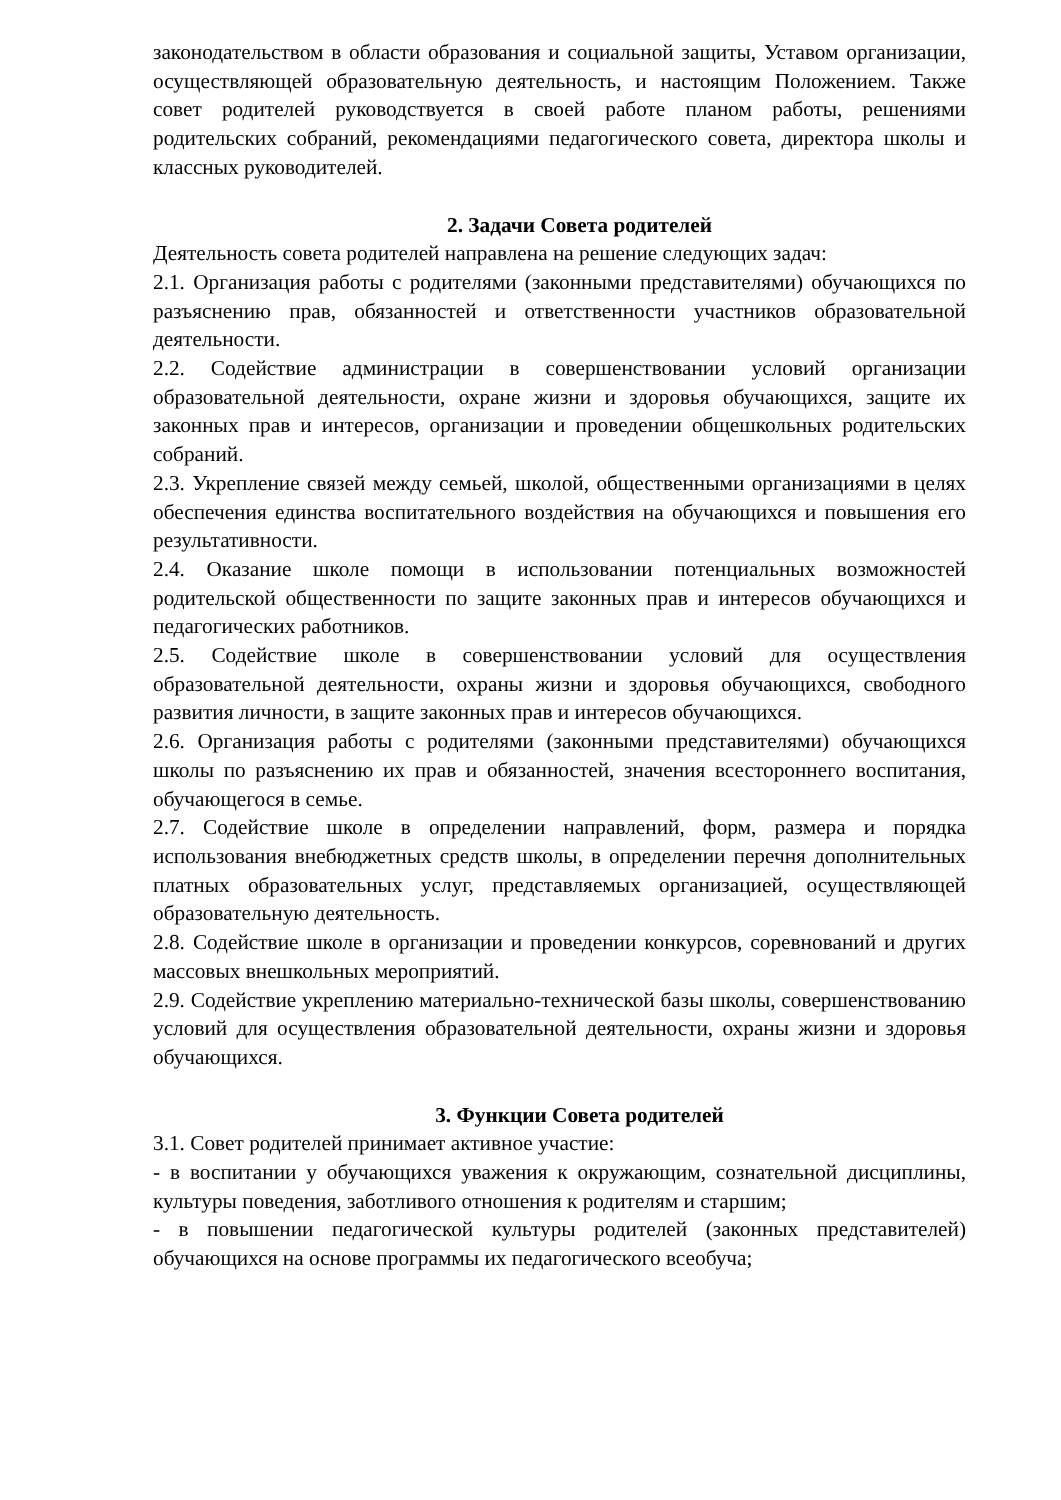законодательством в области образования и социальной защиты, Уставом организации, осуществляющей образовательную деятельность, и настоящим Положением. Также совет родителей руководствуется в своей работе планом работы, решениями родительских собраний, рекомендациями педагогического совета, директора школы и классных руководителей.
2. Задачи Совета родителей
Деятельность совета родителей направлена на решение следующих задач:
2.1. Организация работы с родителями (законными представителями) обучающихся по разъяснению прав, обязанностей и ответственности участников образовательной деятельности.
2.2. Содействие администрации в совершенствовании условий организации образовательной деятельности, охране жизни и здоровья обучающихся, защите их законных прав и интересов, организации и проведении общешкольных родительских собраний.
2.3. Укрепление связей между семьей, школой, общественными организациями в целях обеспечения единства воспитательного воздействия на обучающихся и повышения его результативности.
2.4. Оказание школе помощи в использовании потенциальных возможностей родительской общественности по защите законных прав и интересов обучающихся и педагогических работников.
2.5. Содействие школе в совершенствовании условий для осуществления образовательной деятельности, охраны жизни и здоровья обучающихся, свободного развития личности, в защите законных прав и интересов обучающихся.
2.6. Организация работы с родителями (законными представителями) обучающихся школы по разъяснению их прав и обязанностей, значения всестороннего воспитания, обучающегося в семье.
2.7. Содействие школе в определении направлений, форм, размера и порядка использования внебюджетных средств школы, в определении перечня дополнительных платных образовательных услуг, представляемых организацией, осуществляющей образовательную деятельность.
2.8. Содействие школе в организации и проведении конкурсов, соревнований и других массовых внешкольных мероприятий.
2.9. Содействие укреплению материально-технической базы школы, совершенствованию условий для осуществления образовательной деятельности, охраны жизни и здоровья обучающихся.
3. Функции Совета родителей
3.1. Совет родителей принимает активное участие:
- в воспитании у обучающихся уважения к окружающим, сознательной дисциплины, культуры поведения, заботливого отношения к родителям и старшим;
- в повышении педагогической культуры родителей (законных представителей) обучающихся на основе программы их педагогического всеобуча;